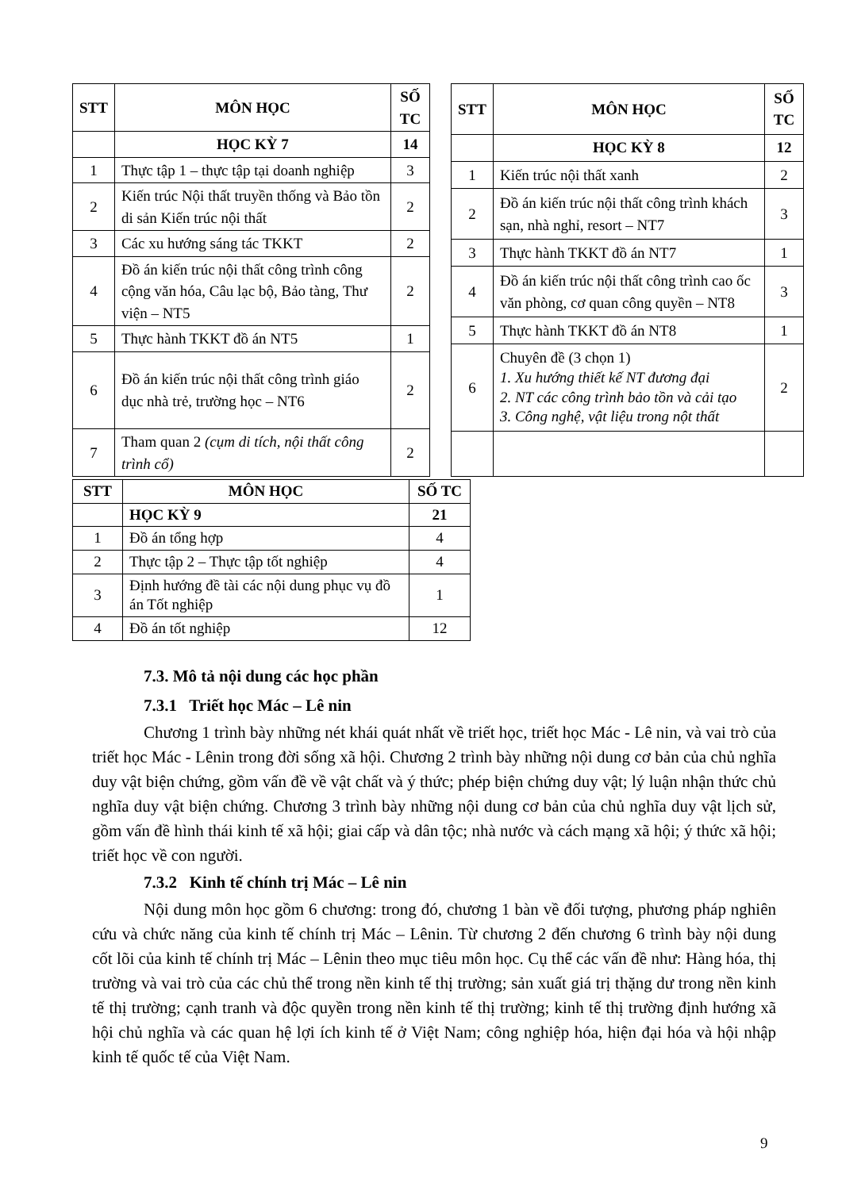| STT | MÔN HỌC | SỐ TC |
| --- | --- | --- |
| | HỌC KỲ 7 | 14 |
| 1 | Thực tập 1 – thực tập tại doanh nghiệp | 3 |
| 2 | Kiến trúc Nội thất truyền thống và Bảo tồn di sản Kiến trúc nội thất | 2 |
| 3 | Các xu hướng sáng tác TKKT | 2 |
| 4 | Đồ án kiến trúc nội thất công trình công cộng văn hóa, Câu lạc bộ, Bảo tàng, Thư viện – NT5 | 2 |
| 5 | Thực hành TKKT đồ án NT5 | 1 |
| 6 | Đồ án kiến trúc nội thất công trình giáo dục nhà trẻ, trường học – NT6 | 2 |
| 7 | Tham quan 2 (cụm di tích, nội thất công trình cổ) | 2 |
| STT | MÔN HỌC | SỐ TC |
| --- | --- | --- |
| | HỌC KỲ 8 | 12 |
| 1 | Kiến trúc nội thất xanh | 2 |
| 2 | Đồ án kiến trúc nội thất công trình khách sạn, nhà nghỉ, resort – NT7 | 3 |
| 3 | Thực hành TKKT đồ án NT7 | 1 |
| 4 | Đồ án kiến trúc nội thất công trình cao ốc văn phòng, cơ quan công quyền – NT8 | 3 |
| 5 | Thực hành TKKT đồ án NT8 | 1 |
| 6 | Chuyên đề (3 chọn 1) 1. Xu hướng thiết kế NT đương đại 2. NT các công trình bảo tồn và cải tạo 3. Công nghệ, vật liệu trong nột thất | 2 |
| STT | MÔN HỌC | SỐ TC |
| --- | --- | --- |
| | HỌC KỲ 9 | 21 |
| 1 | Đồ án tổng hợp | 4 |
| 2 | Thực tập 2 – Thực tập tốt nghiệp | 4 |
| 3 | Định hướng đề tài các nội dung phục vụ đồ án Tốt nghiệp | 1 |
| 4 | Đồ án tốt nghiệp | 12 |
7.3. Mô tả nội dung các học phần
7.3.1 Triết học Mác – Lê nin
Chương 1 trình bày những nét khái quát nhất về triết học, triết học Mác - Lê nin, và vai trò của triết học Mác - Lênin trong đời sống xã hội. Chương 2 trình bày những nội dung cơ bản của chủ nghĩa duy vật biện chứng, gồm vấn đề về vật chất và ý thức; phép biện chứng duy vật; lý luận nhận thức chủ nghĩa duy vật biện chứng. Chương 3 trình bày những nội dung cơ bản của chủ nghĩa duy vật lịch sử, gồm vấn đề hình thái kinh tế xã hội; giai cấp và dân tộc; nhà nước và cách mạng xã hội; ý thức xã hội; triết học về con người.
7.3.2 Kinh tế chính trị Mác – Lê nin
Nội dung môn học gồm 6 chương: trong đó, chương 1 bàn về đối tượng, phương pháp nghiên cứu và chức năng của kinh tế chính trị Mác – Lênin. Từ chương 2 đến chương 6 trình bày nội dung cốt lõi của kinh tế chính trị Mác – Lênin theo mục tiêu môn học. Cụ thể các vấn đề như: Hàng hóa, thị trường và vai trò của các chủ thể trong nền kinh tế thị trường; sản xuất giá trị thặng dư trong nền kinh tế thị trường; cạnh tranh và độc quyền trong nền kinh tế thị trường; kinh tế thị trường định hướng xã hội chủ nghĩa và các quan hệ lợi ích kinh tế ở Việt Nam; công nghiệp hóa, hiện đại hóa và hội nhập kinh tế quốc tế của Việt Nam.
9